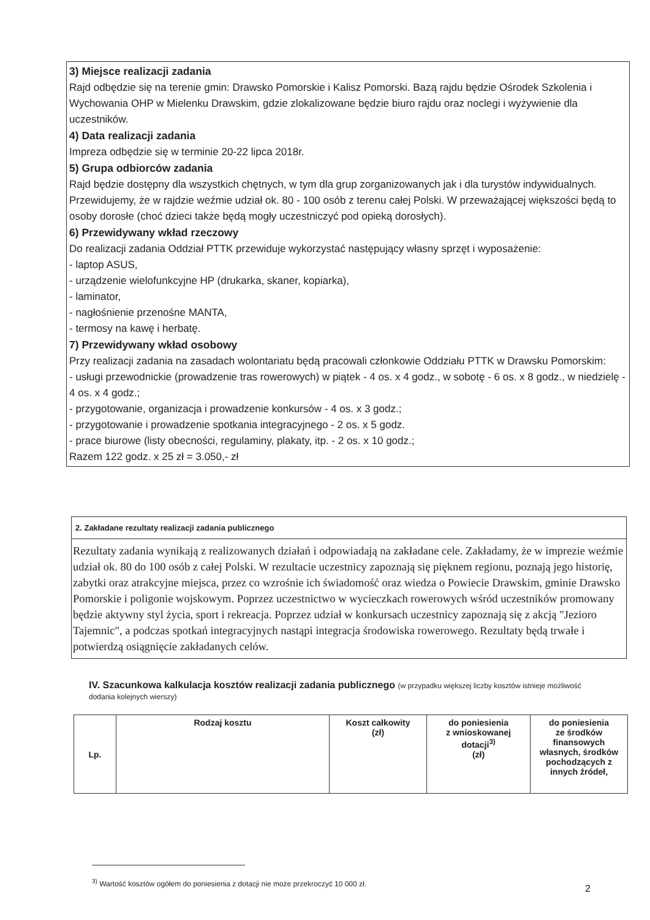3) Miejsce realizacji zadania
Rajd odbędzie się na terenie gmin: Drawsko Pomorskie i Kalisz Pomorski. Bazą rajdu będzie Ośrodek Szkolenia i Wychowania OHP w Mielenku Drawskim, gdzie zlokalizowane będzie biuro rajdu oraz noclegi i wyżywienie dla uczestników.
4) Data realizacji zadania
Impreza odbędzie się w terminie 20-22 lipca 2018r.
5) Grupa odbiorców zadania
Rajd będzie dostępny dla wszystkich chętnych, w tym dla grup zorganizowanych jak i dla turystów indywidualnych. Przewidujemy, że w rajdzie weźmie udział ok. 80 - 100 osób z terenu całej Polski. W przeważającej większości będą to osoby dorosłe (choć dzieci także będą mogły uczestniczyć pod opieką dorosłych).
6) Przewidywany wkład rzeczowy
Do realizacji zadania Oddział PTTK przewiduje wykorzystać następujący własny sprzęt i wyposażenie:
- laptop ASUS,
- urządzenie wielofunkcyjne HP (drukarka, skaner, kopiarka),
- laminator,
- nagłośnienie przenośne MANTA,
- termosy na kawę i herbatę.
7) Przewidywany wkład osobowy
Przy realizacji zadania na zasadach wolontariatu będą pracowali członkowie Oddziału PTTK w Drawsku Pomorskim:
- usługi przewodnickie (prowadzenie tras rowerowych) w piątek - 4 os. x 4 godz., w sobotę - 6 os. x 8 godz., w niedzielę - 4 os. x 4 godz.;
- przygotowanie, organizacja i prowadzenie konkursów - 4 os. x 3 godz.;
- przygotowanie i prowadzenie spotkania integracyjnego - 2 os. x 5 godz.
- prace biurowe (listy obecności, regulaminy, plakaty, itp. - 2 os. x 10 godz.;
Razem 122 godz. x 25 zł = 3.050,- zł
2. Zakładane rezultaty realizacji zadania publicznego
Rezultaty zadania wynikają z realizowanych działań i odpowiadają na zakładane cele. Zakładamy, że w imprezie weźmie udział ok. 80 do 100 osób z całej Polski. W rezultacie uczestnicy zapoznają się pięknem regionu, poznają jego historię, zabytki oraz atrakcyjne miejsca, przez co wzrośnie ich świadomość oraz wiedza o Powiecie Drawskim, gminie Drawsko Pomorskie i poligonie wojskowym. Poprzez uczestnictwo w wycieczkach rowerowych wśród uczestników promowany będzie aktywny styl życia, sport i rekreacja. Poprzez udział w konkursach uczestnicy zapoznają się z akcją "Jezioro Tajemnic", a podczas spotkań integracyjnych nastąpi integracja środowiska rowerowego. Rezultaty będą trwałe i potwierdzą osiągnięcie zakładanych celów.
IV. Szacunkowa kalkulacja kosztów realizacji zadania publicznego (w przypadku większej liczby kosztów istnieje możliwość dodania kolejnych wierszy)
| Lp. | Rodzaj kosztu | Koszt całkowity (zł) | do poniesienia z wnioskowanej dotacji<sup>3)</sup> (zł) | do poniesienia ze środków finansowych własnych, środków pochodzących z innych źródeł, |
<sup>3)</sup> Wartość kosztów ogółem do poniesienia z dotacji nie może przekroczyć 10 000 zł.
2